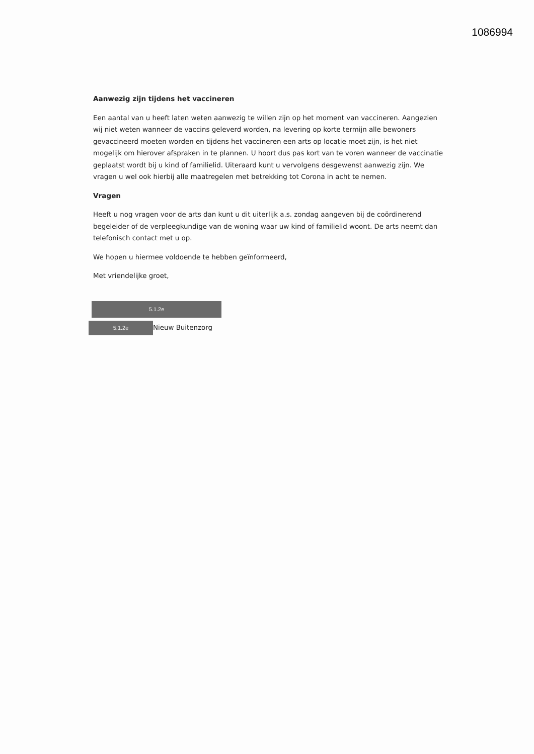1086994
Aanwezig zijn tijdens het vaccineren
Een aantal van u heeft laten weten aanwezig te willen zijn op het moment van vaccineren. Aangezien wij niet weten wanneer de vaccins geleverd worden, na levering op korte termijn alle bewoners gevaccineerd moeten worden en tijdens het vaccineren een arts op locatie moet zijn, is het niet mogelijk om hierover afspraken in te plannen. U hoort dus pas kort van te voren wanneer de vaccinatie geplaatst wordt bij u kind of familielid. Uiteraard kunt u vervolgens desgewenst aanwezig zijn. We vragen u wel ook hierbij alle maatregelen met betrekking tot Corona in acht te nemen.
Vragen
Heeft u nog vragen voor de arts dan kunt u dit uiterlijk a.s. zondag aangeven bij de coördinerend begeleider of de verpleegkundige van de woning waar uw kind of familielid woont. De arts neemt dan telefonisch contact met u op.
We hopen u hiermee voldoende te hebben geïnformeerd,
Met vriendelijke groet,
5.1.2e
5.1.2e Nieuw Buitenzorg